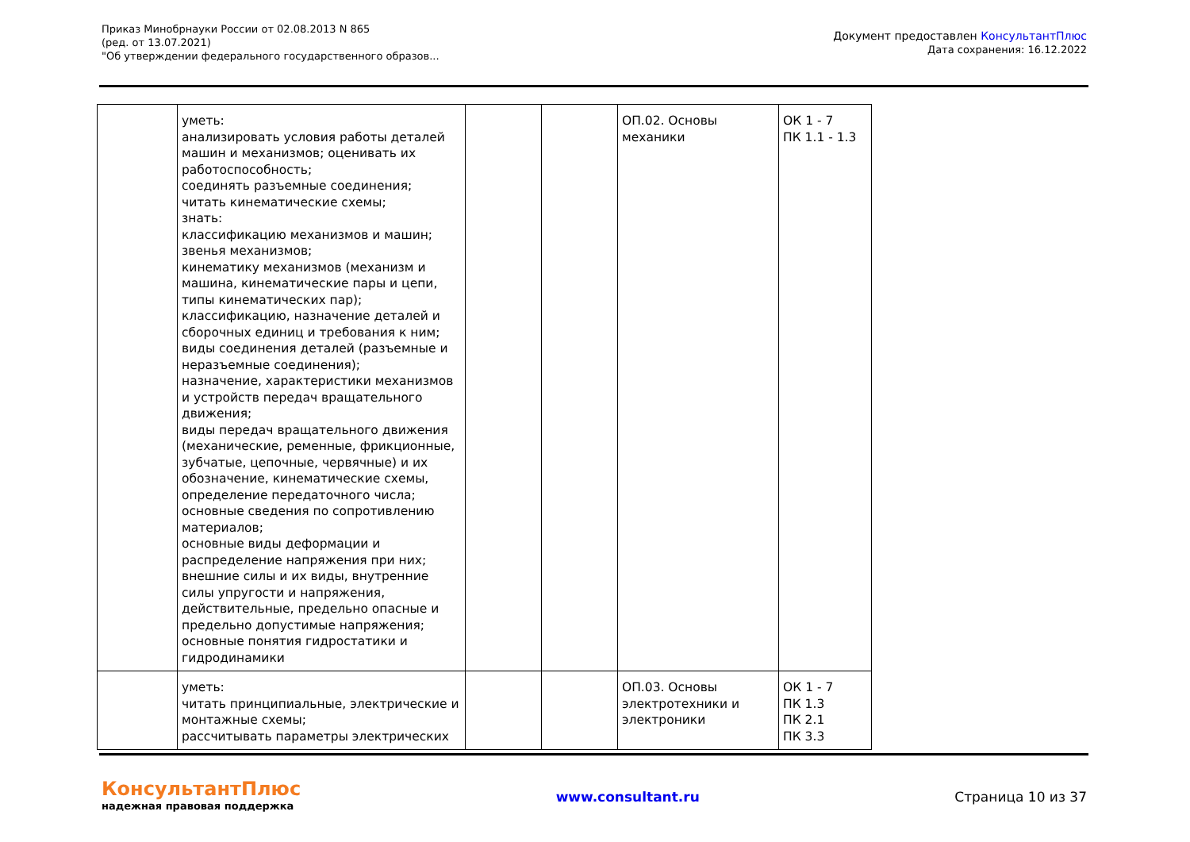Приказ Минобрнауки России от 02.08.2013 N 865
(ред. от 13.07.2021)
"Об утверждении федерального государственного образов...
Документ предоставлен КонсультантПлюс
Дата сохранения: 16.12.2022
| | уметь: анализировать условия работы деталей машин и механизмов; оценивать их работоспособность; соединять разъемные соединения; читать кинематические схемы; знать: классификацию механизмов и машин; звенья механизмов; кинематику механизмов (механизм и машина, кинематические пары и цепи, типы кинематических пар); классификацию, назначение деталей и сборочных единиц и требования к ним; виды соединения деталей (разъемные и неразъемные соединения); назначение, характеристики механизмов и устройств передач вращательного движения; виды передач вращательного движения (механические, ременные, фрикционные, зубчатые, цепочные, червячные) и их обозначение, кинематические схемы, определение передаточного числа; основные сведения по сопротивлению материалов; основные виды деформации и распределение напряжения при них; внешние силы и их виды, внутренние силы упругости и напряжения, действительные, предельно опасные и предельно допустимые напряжения; основные понятия гидростатики и гидродинамики | | | ОП.02. Основы механики | ОК 1 - 7 ПК 1.1 - 1.3 |
| | уметь: читать принципиальные, электрические и монтажные схемы; рассчитывать параметры электрических | | | ОП.03. Основы электротехники и электроники | ОК 1 - 7 ПК 1.3 ПК 2.1 ПК 3.3 |
КонсультантПлюс
надежная правовая поддержка
www.consultant.ru Страница 10 из 37